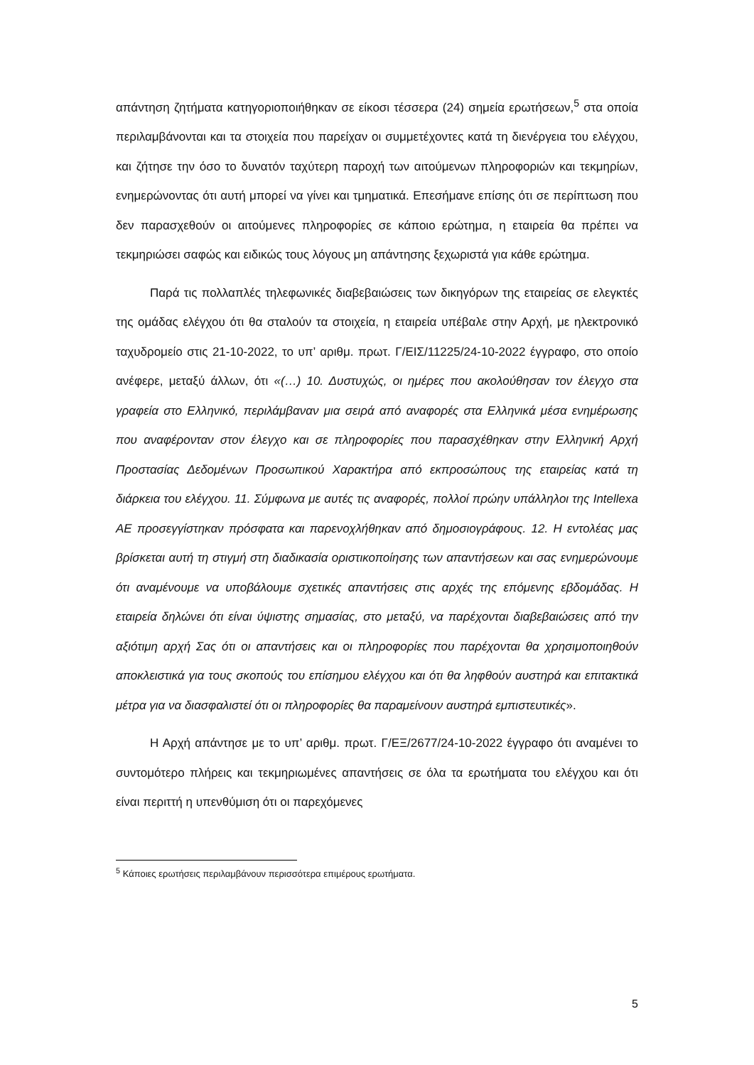απάντηση ζητήματα κατηγοριοποιήθηκαν σε είκοσι τέσσερα (24) σημεία ερωτήσεων,<sup>5</sup> στα οποία περιλαμβάνονται και τα στοιχεία που παρείχαν οι συμμετέχοντες κατά τη διενέργεια του ελέγχου, και ζήτησε την όσο το δυνατόν ταχύτερη παροχή των αιτούμενων πληροφοριών και τεκμηρίων, ενημερώνοντας ότι αυτή μπορεί να γίνει και τμηματικά. Επεσήμανε επίσης ότι σε περίπτωση που δεν παρασχεθούν οι αιτούμενες πληροφορίες σε κάποιο ερώτημα, η εταιρεία θα πρέπει να τεκμηριώσει σαφώς και ειδικώς τους λόγους μη απάντησης ξεχωριστά για κάθε ερώτημα.
Παρά τις πολλαπλές τηλεφωνικές διαβεβαιώσεις των δικηγόρων της εταιρείας σε ελεγκτές της ομάδας ελέγχου ότι θα σταλούν τα στοιχεία, η εταιρεία υπέβαλε στην Αρχή, με ηλεκτρονικό ταχυδρομείο στις 21-10-2022, το υπ’ αριθμ. πρωτ. Γ/ΕΙΣ/11225/24-10-2022 έγγραφο, στο οποίο ανέφερε, μεταξύ άλλων, ότι «(…) 10. Δυστυχώς, οι ημέρες που ακολούθησαν τον έλεγχο στα γραφεία στο Ελληνικό, περιλάμβαναν μια σειρά από αναφορές στα Ελληνικά μέσα ενημέρωσης που αναφέρονταν στον έλεγχο και σε πληροφορίες που παρασχέθηκαν στην Ελληνική Αρχή Προστασίας Δεδομένων Προσωπικού Χαρακτήρα από εκπροσώπους της εταιρείας κατά τη διάρκεια του ελέγχου. 11. Σύμφωνα με αυτές τις αναφορές, πολλοί πρώην υπάλληλοι της Intellexa AE προσεγγίστηκαν πρόσφατα και παρενοχλήθηκαν από δημοσιογράφους. 12. Η εντολέας μας βρίσκεται αυτή τη στιγμή στη διαδικασία οριστικοποίησης των απαντήσεων και σας ενημερώνουμε ότι αναμένουμε να υποβάλουμε σχετικές απαντήσεις στις αρχές της επόμενης εβδομάδας. Η εταιρεία δηλώνει ότι είναι ύψιστης σημασίας, στο μεταξύ, να παρέχονται διαβεβαιώσεις από την αξιότιμη αρχή Σας ότι οι απαντήσεις και οι πληροφορίες που παρέχονται θα χρησιμοποιηθούν αποκλειστικά για τους σκοπούς του επίσημου ελέγχου και ότι θα ληφθούν αυστηρά και επιτακτικά μέτρα για να διασφαλιστεί ότι οι πληροφορίες θα παραμείνουν αυστηρά εμπιστευτικές».
Η Αρχή απάντησε με το υπ’ αριθμ. πρωτ. Γ/ΕΞ/2677/24-10-2022 έγγραφο ότι αναμένει το συντομότερο πλήρεις και τεκμηριωμένες απαντήσεις σε όλα τα ερωτήματα του ελέγχου και ότι είναι περιττή η υπενθύμιση ότι οι παρεχόμενες
<sup>5</sup> Κάποιες ερωτήσεις περιλαμβάνουν περισσότερα επιμέρους ερωτήματα.
5